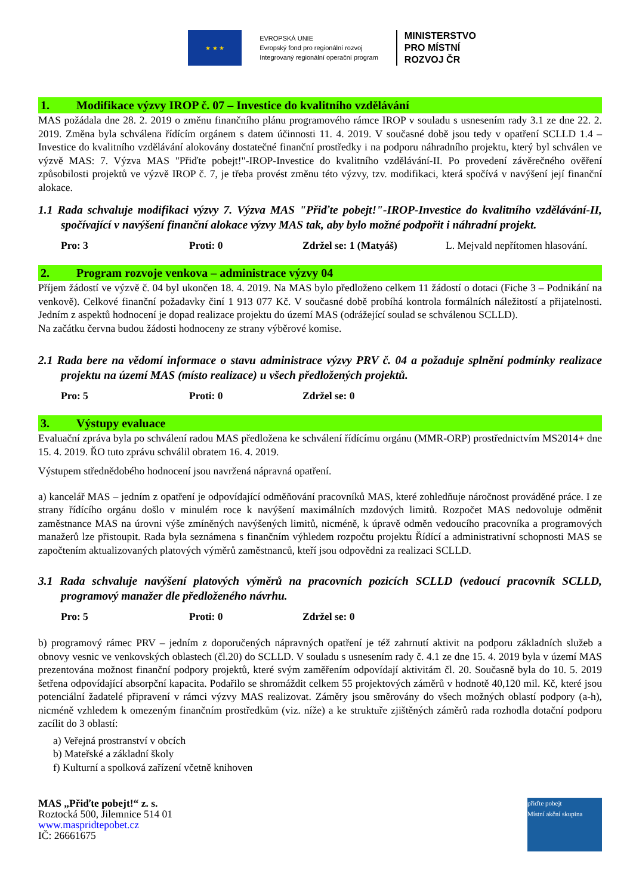★ ★ ★
EVROPSKÁ UNIE
Evropský fond pro regionální rozvoj
Integrovaný regionální operační program
MINISTERSTVO
PRO MÍSTNÍ
ROZVOJ ČR
1. Modifikace výzvy IROP č. 07 – Investice do kvalitního vzdělávání
MAS požádala dne 28. 2. 2019 o změnu finančního plánu programového rámce IROP v souladu s usnesením rady 3.1 ze dne 22. 2. 2019. Změna byla schválena řídícím orgánem s datem účinnosti 11. 4. 2019. V současné době jsou tedy v opatření SCLLD 1.4 – Investice do kvalitního vzdělávání alokovány dostatečné finanční prostředky i na podporu náhradního projektu, který byl schválen ve výzvě MAS: 7. Výzva MAS "Přiďte pobejt!"-IROP-Investice do kvalitního vzdělávání-II. Po provedení závěrečného ověření způsobilosti projektů ve výzvě IROP č. 7, je třeba provést změnu této výzvy, tzv. modifikaci, která spočívá v navýšení její finanční alokace.
1.1 Rada schvaluje modifikaci výzvy 7. Výzva MAS "Přiďte pobejt!"-IROP-Investice do kvalitního vzdělávání-II, spočívající v navýšení finanční alokace výzvy MAS tak, aby bylo možné podpořit i náhradní projekt.
Pro: 3 Proti: 0 Zdržel se: 1 (Matyáš) L. Mejvald nepřítomen hlasování.
2. Program rozvoje venkova – administrace výzvy 04
Příjem žádostí ve výzvě č. 04 byl ukončen 18. 4. 2019. Na MAS bylo předloženo celkem 11 žádostí o dotaci (Fiche 3 – Podnikání na venkově). Celkové finanční požadavky činí 1 913 077 Kč. V současné době probíhá kontrola formálních náležitostí a přijatelnosti. Jedním z aspektů hodnocení je dopad realizace projektu do území MAS (odrážející soulad se schválenou SCLLD).
Na začátku června budou žádosti hodnoceny ze strany výběrové komise.
2.1 Rada bere na vědomí informace o stavu administrace výzvy PRV č. 04 a požaduje splnění podmínky realizace projektu na území MAS (místo realizace) u všech předložených projektů.
Pro: 5 Proti: 0 Zdržel se: 0
3. Výstupy evaluace
Evaluační zpráva byla po schválení radou MAS předložena ke schválení řídícímu orgánu (MMR-ORP) prostřednictvím MS2014+ dne 15. 4. 2019. ŘO tuto zprávu schválil obratem 16. 4. 2019.
Výstupem střednědobého hodnocení jsou navržená nápravná opatření.
a) kancelář MAS – jedním z opatření je odpovídající odměňování pracovníků MAS, které zohledňuje náročnost prováděné práce. I ze strany řídícího orgánu došlo v minulém roce k navýšení maximálních mzdových limitů. Rozpočet MAS nedovoluje odměnit zaměstnance MAS na úrovni výše zmíněných navýšených limitů, nicméně, k úpravě odměn vedoucího pracovníka a programových manažerů lze přistoupit. Rada byla seznámena s finančním výhledem rozpočtu projektu Řídící a administrativní schopnosti MAS se započtením aktualizovaných platových výměrů zaměstnanců, kteří jsou odpovědni za realizaci SCLLD.
3.1 Rada schvaluje navýšení platových výměrů na pracovních pozicích SCLLD (vedoucí pracovník SCLLD, programový manažer dle předloženého návrhu.
Pro: 5 Proti: 0 Zdržel se: 0
b) programový rámec PRV – jedním z doporučených nápravných opatření je též zahrnutí aktivit na podporu základních služeb a obnovy vesnic ve venkovských oblastech (čl.20) do SCLLD. V souladu s usnesením rady č. 4.1 ze dne 15. 4. 2019 byla v území MAS prezentována možnost finanční podpory projektů, které svým zaměřením odpovídají aktivitám čl. 20. Současně byla do 10. 5. 2019 šetřena odpovídající absorpční kapacita. Podařilo se shromáždit celkem 55 projektových záměrů v hodnotě 40,120 mil. Kč, které jsou potenciální žadatelé připravení v rámci výzvy MAS realizovat. Záměry jsou směrovány do všech možných oblastí podpory (a-h), nicméně vzhledem k omezeným finančním prostředkům (viz. níže) a ke struktuře zjištěných záměrů rada rozhodla dotační podporu zacílit do 3 oblastí:
a) Veřejná prostranství v obcích
b) Mateřské a základní školy
f) Kulturní a spolková zařízení včetně knihoven
MAS „Přiďte pobejt!“ z. s.
Roztocká 500, Jilemnice 514 01
www.maspridtepobet.cz
IČ: 26661675
přiďte pobejt
Místní akční skupina